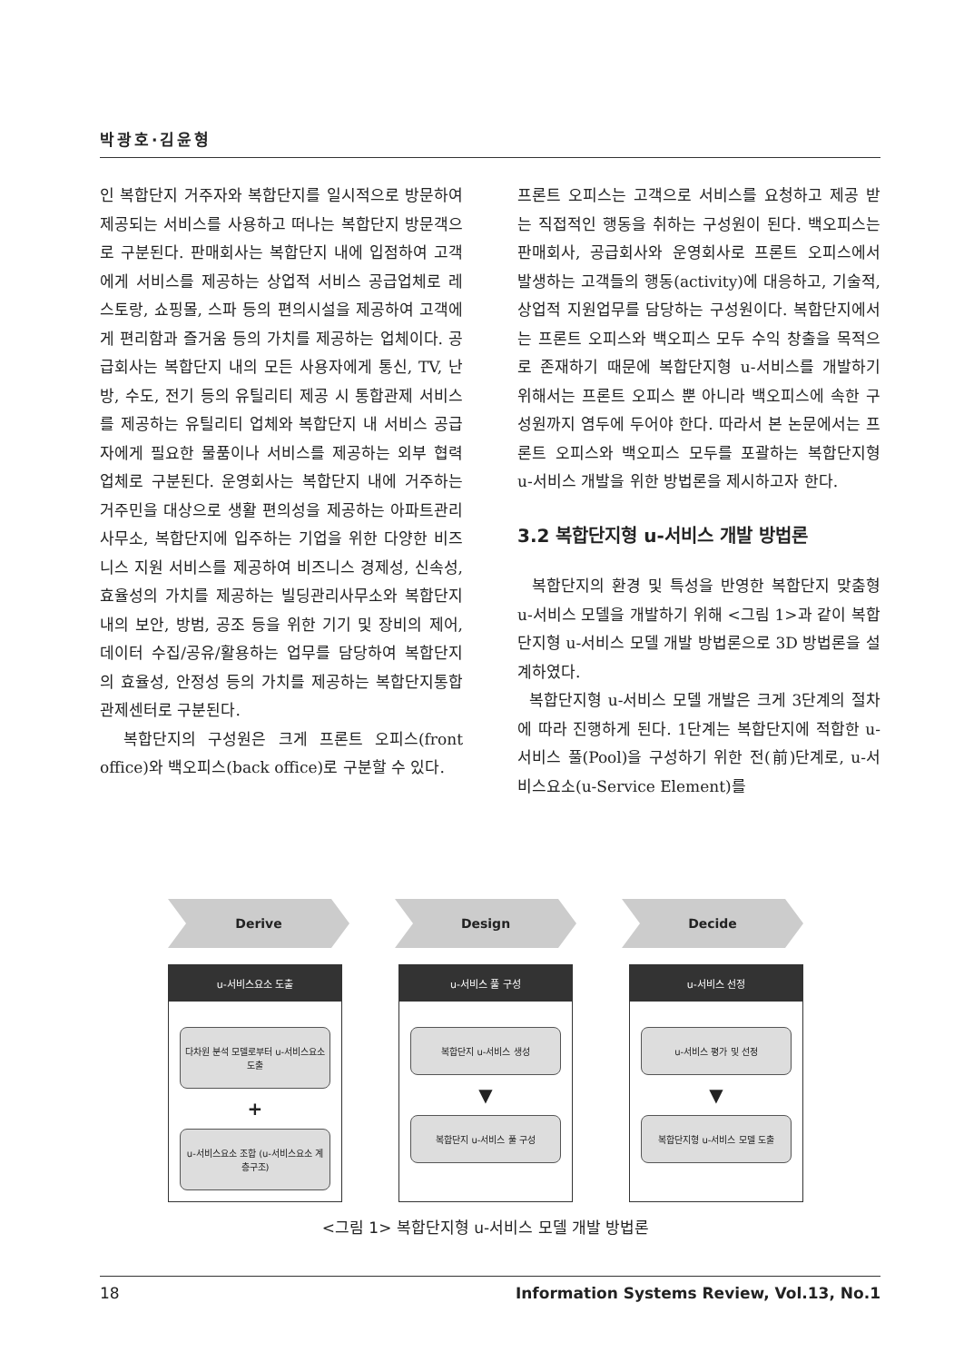박광호·김윤형
인 복합단지 거주자와 복합단지를 일시적으로 방문하여 제공되는 서비스를 사용하고 떠나는 복합단지 방문객으로 구분된다. 판매회사는 복합단지 내에 입점하여 고객에게 서비스를 제공하는 상업적 서비스 공급업체로 레스토랑, 쇼핑몰, 스파 등의 편의시설을 제공하여 고객에게 편리함과 즐거움 등의 가치를 제공하는 업체이다. 공급회사는 복합단지 내의 모든 사용자에게 통신, TV, 난방, 수도, 전기 등의 유틸리티 제공 시 통합관제 서비스를 제공하는 유틸리티 업체와 복합단지 내 서비스 공급자에게 필요한 물품이나 서비스를 제공하는 외부 협력업체로 구분된다. 운영회사는 복합단지 내에 거주하는 거주민을 대상으로 생활 편의성을 제공하는 아파트관리 사무소, 복합단지에 입주하는 기업을 위한 다양한 비즈니스 지원 서비스를 제공하여 비즈니스 경제성, 신속성, 효율성의 가치를 제공하는 빌딩관리사무소와 복합단지 내의 보안, 방범, 공조 등을 위한 기기 및 장비의 제어, 데이터 수집/공유/활용하는 업무를 담당하여 복합단지의 효율성, 안정성 등의 가치를 제공하는 복합단지통합관제센터로 구분된다.
복합단지의 구성원은 크게 프론트 오피스(front office)와 백오피스(back office)로 구분할 수 있다.
프론트 오피스는 고객으로 서비스를 요청하고 제공 받는 직접적인 행동을 취하는 구성원이 된다. 백오피스는 판매회사, 공급회사와 운영회사로 프론트 오피스에서 발생하는 고객들의 행동(activity)에 대응하고, 기술적, 상업적 지원업무를 담당하는 구성원이다. 복합단지에서는 프론트 오피스와 백오피스 모두 수익 창출을 목적으로 존재하기 때문에 복합단지형 u-서비스를 개발하기 위해서는 프론트 오피스 뿐 아니라 백오피스에 속한 구성원까지 염두에 두어야 한다. 따라서 본 논문에서는 프론트 오피스와 백오피스 모두를 포괄하는 복합단지형 u-서비스 개발을 위한 방법론을 제시하고자 한다.
3.2 복합단지형 u-서비스 개발 방법론
복합단지의 환경 및 특성을 반영한 복합단지 맞춤형 u-서비스 모델을 개발하기 위해 <그림 1>과 같이 복합단지형 u-서비스 모델 개발 방법론으로 3D 방법론을 설계하였다.
복합단지형 u-서비스 모델 개발은 크게 3단계의 절차에 따라 진행하게 된다. 1단계는 복합단지에 적합한 u-서비스 풀(Pool)을 구성하기 위한 전(前)단계로, u-서비스요소(u-Service Element)를
Derive Design Decide
u-서비스요소 도출
다차원 분석 모델로부터 u-서비스요소 도출
+
u-서비스요소 조합 (u-서비스요소 계층구조)
u-서비스 풀 구성
복합단지 u-서비스 생성
▼
복합단지 u-서비스 풀 구성
u-서비스 선정
u-서비스 평가 및 선정
▼
복합단지형 u-서비스 모델 도출
<그림 1> 복합단지형 u-서비스 모델 개발 방법론
18 Information Systems Review, Vol.13, No.1